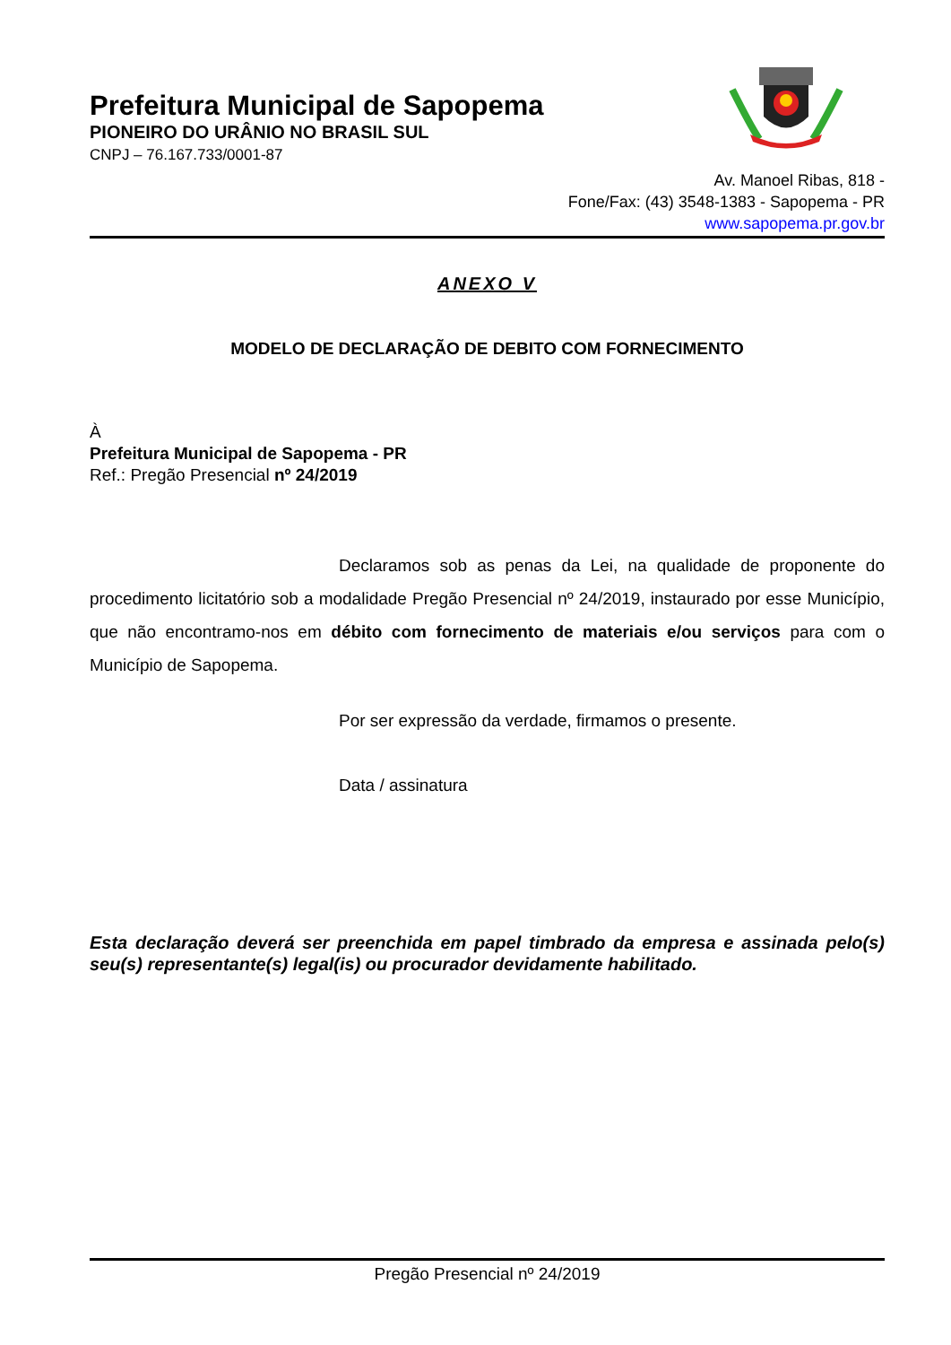Prefeitura Municipal de Sapopema
PIONEIRO DO URÂNIO NO BRASIL SUL
CNPJ – 76.167.733/0001-87
Av. Manoel Ribas, 818 -
Fone/Fax: (43) 3548-1383 - Sapopema - PR
www.sapopema.pr.gov.br
ANEXO V
MODELO DE DECLARAÇÃO DE DEBITO COM FORNECIMENTO
À
Prefeitura Municipal de Sapopema - PR
Ref.: Pregão Presencial nº 24/2019
Declaramos sob as penas da Lei, na qualidade de proponente do procedimento licitatório sob a modalidade Pregão Presencial nº 24/2019, instaurado por esse Município, que não encontramo-nos em débito com fornecimento de materiais e/ou serviços para com o Município de Sapopema.
Por ser expressão da verdade, firmamos o presente.
Data / assinatura
Esta declaração deverá ser preenchida em papel timbrado da empresa e assinada pelo(s) seu(s) representante(s) legal(is) ou procurador devidamente habilitado.
Pregão Presencial nº 24/2019